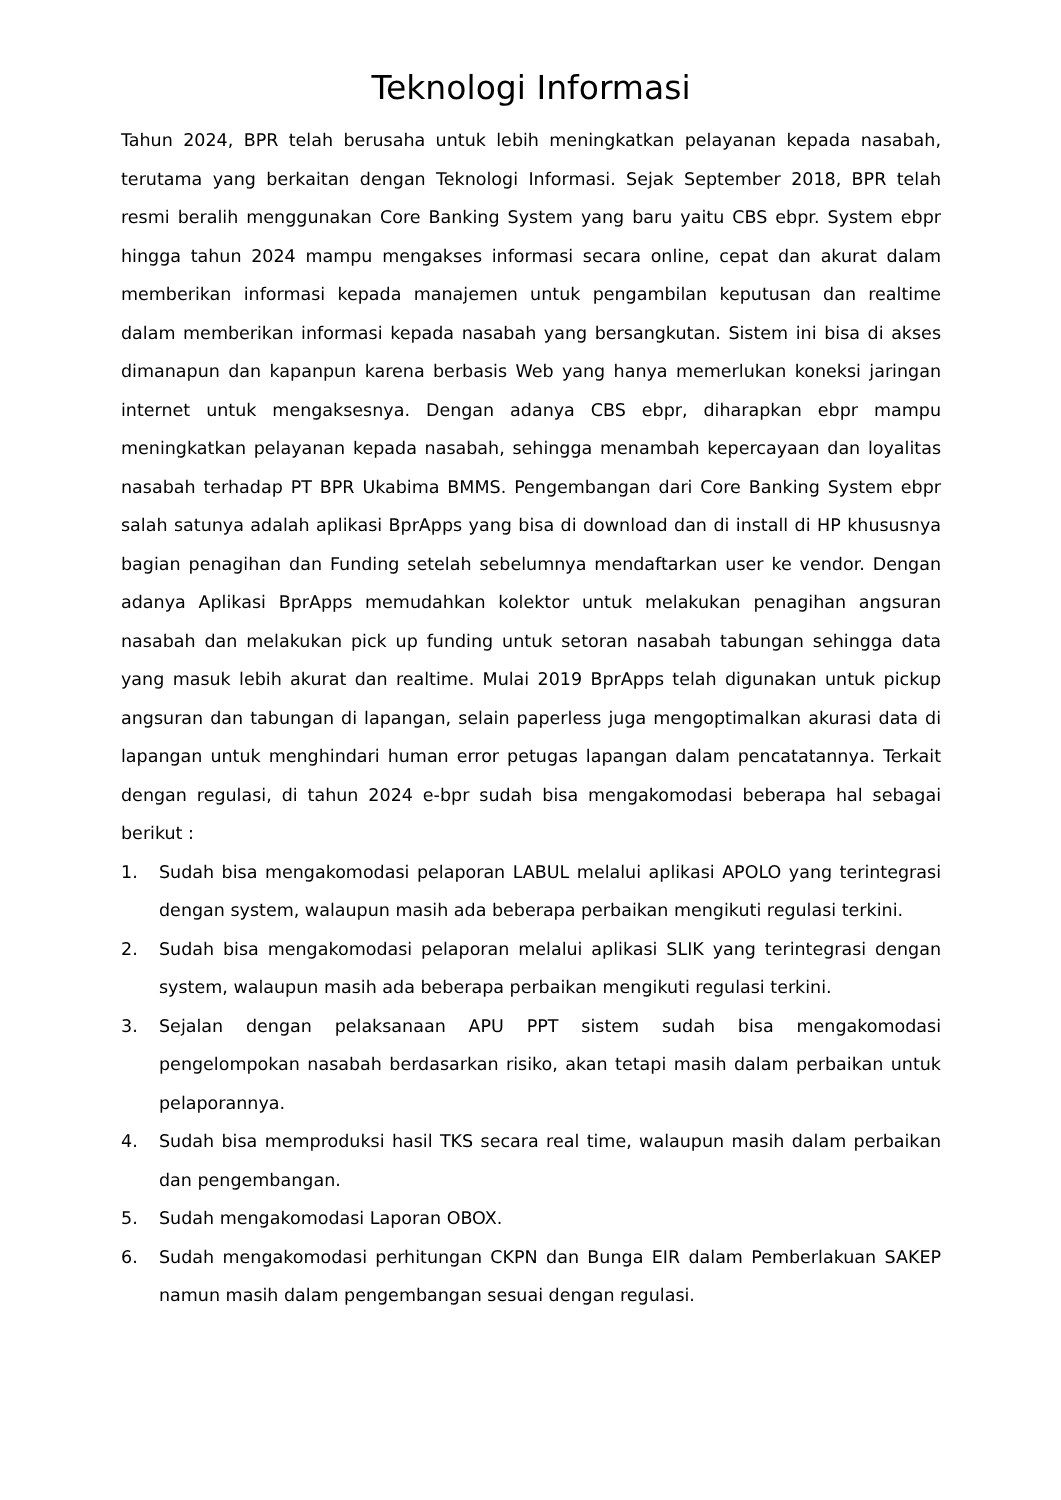Teknologi Informasi
Tahun 2024, BPR telah berusaha untuk lebih meningkatkan pelayanan kepada nasabah, terutama yang berkaitan dengan Teknologi Informasi. Sejak September 2018, BPR telah resmi beralih menggunakan Core Banking System yang baru yaitu CBS ebpr. System ebpr hingga tahun 2024 mampu mengakses informasi secara online, cepat dan akurat dalam memberikan informasi kepada manajemen untuk pengambilan keputusan dan realtime dalam memberikan informasi kepada nasabah yang bersangkutan. Sistem ini bisa di akses dimanapun dan kapanpun karena berbasis Web yang hanya memerlukan koneksi jaringan internet untuk mengaksesnya. Dengan adanya CBS ebpr, diharapkan ebpr mampu meningkatkan pelayanan kepada nasabah, sehingga menambah kepercayaan dan loyalitas nasabah terhadap PT BPR Ukabima BMMS. Pengembangan dari Core Banking System ebpr salah satunya adalah aplikasi BprApps yang bisa di download dan di install di HP khususnya bagian penagihan dan Funding setelah sebelumnya mendaftarkan user ke vendor. Dengan adanya Aplikasi BprApps memudahkan kolektor untuk melakukan penagihan angsuran nasabah dan melakukan pick up funding untuk setoran nasabah tabungan sehingga data yang masuk lebih akurat dan realtime. Mulai 2019 BprApps telah digunakan untuk pickup angsuran dan tabungan di lapangan, selain paperless juga mengoptimalkan akurasi data di lapangan untuk menghindari human error petugas lapangan dalam pencatatannya. Terkait dengan regulasi, di tahun 2024 e-bpr sudah bisa mengakomodasi beberapa hal sebagai berikut :
1. Sudah bisa mengakomodasi pelaporan LABUL melalui aplikasi APOLO yang terintegrasi dengan system, walaupun masih ada beberapa perbaikan mengikuti regulasi terkini.
2. Sudah bisa mengakomodasi pelaporan melalui aplikasi SLIK yang terintegrasi dengan system, walaupun masih ada beberapa perbaikan mengikuti regulasi terkini.
3. Sejalan dengan pelaksanaan APU PPT sistem sudah bisa mengakomodasi pengelompokan nasabah berdasarkan risiko, akan tetapi masih dalam perbaikan untuk pelaporannya.
4. Sudah bisa memproduksi hasil TKS secara real time, walaupun masih dalam perbaikan dan pengembangan.
5. Sudah mengakomodasi Laporan OBOX.
6. Sudah mengakomodasi perhitungan CKPN dan Bunga EIR dalam Pemberlakuan SAKEP namun masih dalam pengembangan sesuai dengan regulasi.